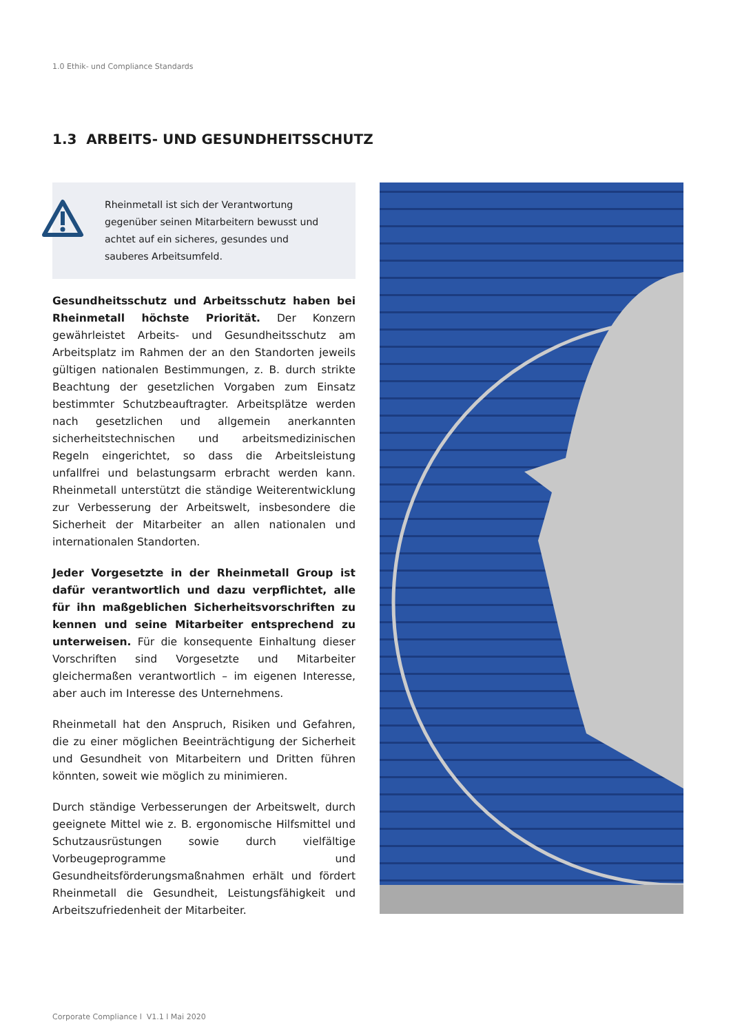1.0 Ethik- und Compliance Standards
1.3 ARBEITS- UND GESUNDHEITSSCHUTZ
Rheinmetall ist sich der Verantwortung gegenüber seinen Mitarbeitern bewusst und achtet auf ein sicheres, gesundes und sauberes Arbeitsumfeld.
Gesundheitsschutz und Arbeitsschutz haben bei Rheinmetall höchste Priorität. Der Konzern gewährleistet Arbeits- und Gesundheitsschutz am Arbeitsplatz im Rahmen der an den Standorten jeweils gültigen nationalen Bestimmungen, z. B. durch strikte Beachtung der gesetzlichen Vorgaben zum Einsatz bestimmter Schutzbeauftragter. Arbeitsplätze werden nach gesetzlichen und allgemein anerkannten sicherheitstechnischen und arbeitsmedizinischen Regeln eingerichtet, so dass die Arbeitsleistung unfallfrei und belastungsarm erbracht werden kann. Rheinmetall unterstützt die ständige Weiterentwicklung zur Verbesserung der Arbeitswelt, insbesondere die Sicherheit der Mitarbeiter an allen nationalen und internationalen Standorten.
Jeder Vorgesetzte in der Rheinmetall Group ist dafür verantwortlich und dazu verpflichtet, alle für ihn maßgeblichen Sicherheitsvorschriften zu kennen und seine Mitarbeiter entsprechend zu unterweisen. Für die konsequente Einhaltung dieser Vorschriften sind Vorgesetzte und Mitarbeiter gleichermaßen verantwortlich – im eigenen Interesse, aber auch im Interesse des Unternehmens.
Rheinmetall hat den Anspruch, Risiken und Gefahren, die zu einer möglichen Beeinträchtigung der Sicherheit und Gesundheit von Mitarbeitern und Dritten führen könnten, soweit wie möglich zu minimieren.
Durch ständige Verbesserungen der Arbeitswelt, durch geeignete Mittel wie z. B. ergonomische Hilfsmittel und Schutzausrüstungen sowie durch vielfältige Vorbeugeprogramme und Gesundheitsförderungsmaßnahmen erhält und fördert Rheinmetall die Gesundheit, Leistungsfähigkeit und Arbeitszufriedenheit der Mitarbeiter.
Corporate Compliance l V1.1 l Mai 2020